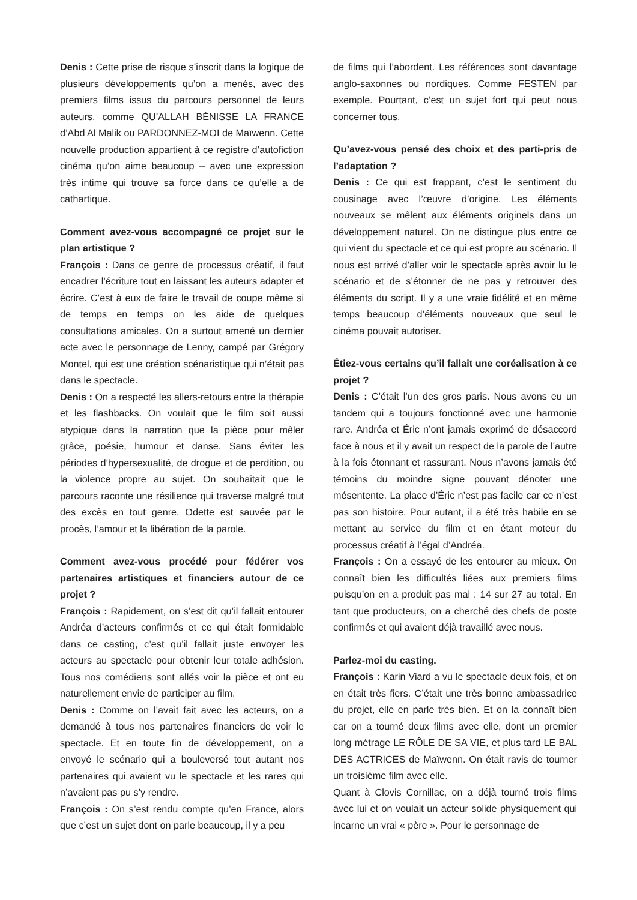Denis : Cette prise de risque s’inscrit dans la logique de plusieurs développements qu’on a menés, avec des premiers films issus du parcours personnel de leurs auteurs, comme QU’ALLAH BÉNISSE LA FRANCE d’Abd Al Malik ou PARDONNEZ-MOI de Maïwenn. Cette nouvelle production appartient à ce registre d’autofiction cinéma qu’on aime beaucoup – avec une expression très intime qui trouve sa force dans ce qu’elle a de cathartique.
Comment avez-vous accompagné ce projet sur le plan artistique ?
François : Dans ce genre de processus créatif, il faut encadrer l’écriture tout en laissant les auteurs adapter et écrire. C’est à eux de faire le travail de coupe même si de temps en temps on les aide de quelques consultations amicales. On a surtout amené un dernier acte avec le personnage de Lenny, campé par Grégory Montel, qui est une création scénaristique qui n’était pas dans le spectacle.
Denis : On a respecté les allers-retours entre la thérapie et les flashbacks. On voulait que le film soit aussi atypique dans la narration que la pièce pour mêler grâce, poésie, humour et danse. Sans éviter les périodes d’hypersexualité, de drogue et de perdition, ou la violence propre au sujet. On souhaitait que le parcours raconte une résilience qui traverse malgré tout des excès en tout genre. Odette est sauvée par le procès, l’amour et la libération de la parole.
Comment avez-vous procédé pour fédérer vos partenaires artistiques et financiers autour de ce projet ?
François : Rapidement, on s’est dit qu’il fallait entourer Andréa d’acteurs confirmés et ce qui était formidable dans ce casting, c’est qu’il fallait juste envoyer les acteurs au spectacle pour obtenir leur totale adhésion. Tous nos comédiens sont allés voir la pièce et ont eu naturellement envie de participer au film.
Denis : Comme on l’avait fait avec les acteurs, on a demandé à tous nos partenaires financiers de voir le spectacle. Et en toute fin de développement, on a envoyé le scénario qui a bouleversé tout autant nos partenaires qui avaient vu le spectacle et les rares qui n’avaient pas pu s’y rendre.
François : On s’est rendu compte qu’en France, alors que c’est un sujet dont on parle beaucoup, il y a peu
de films qui l’abordent. Les références sont davantage anglo-saxonnes ou nordiques. Comme FESTEN par exemple. Pourtant, c’est un sujet fort qui peut nous concerner tous.
Qu’avez-vous pensé des choix et des parti-pris de l’adaptation ?
Denis : Ce qui est frappant, c’est le sentiment du cousinage avec l’œuvre d’origine. Les éléments nouveaux se mêlent aux éléments originels dans un développement naturel. On ne distingue plus entre ce qui vient du spectacle et ce qui est propre au scénario. Il nous est arrivé d’aller voir le spectacle après avoir lu le scénario et de s’étonner de ne pas y retrouver des éléments du script. Il y a une vraie fidélité et en même temps beaucoup d’éléments nouveaux que seul le cinéma pouvait autoriser.
Étiez-vous certains qu’il fallait une coréalisation à ce projet ?
Denis : C’était l’un des gros paris. Nous avons eu un tandem qui a toujours fonctionné avec une harmonie rare. Andréa et Éric n’ont jamais exprimé de désaccord face à nous et il y avait un respect de la parole de l’autre à la fois étonnant et rassurant. Nous n’avons jamais été témoins du moindre signe pouvant dénoter une mésentente. La place d’Éric n’est pas facile car ce n’est pas son histoire. Pour autant, il a été très habile en se mettant au service du film et en étant moteur du processus créatif à l’égal d’Andréa.
François : On a essayé de les entourer au mieux. On connaît bien les difficultés liées aux premiers films puisqu’on en a produit pas mal : 14 sur 27 au total. En tant que producteurs, on a cherché des chefs de poste confirmés et qui avaient déjà travaillé avec nous.
Parlez-moi du casting.
François : Karin Viard a vu le spectacle deux fois, et on en était très fiers. C’était une très bonne ambassadrice du projet, elle en parle très bien. Et on la connaît bien car on a tourné deux films avec elle, dont un premier long métrage LE RÔLE DE SA VIE, et plus tard LE BAL DES ACTRICES de Maïwenn. On était ravis de tourner un troisième film avec elle.
Quant à Clovis Cornillac, on a déjà tourné trois films avec lui et on voulait un acteur solide physiquement qui incarne un vrai « père ». Pour le personnage de